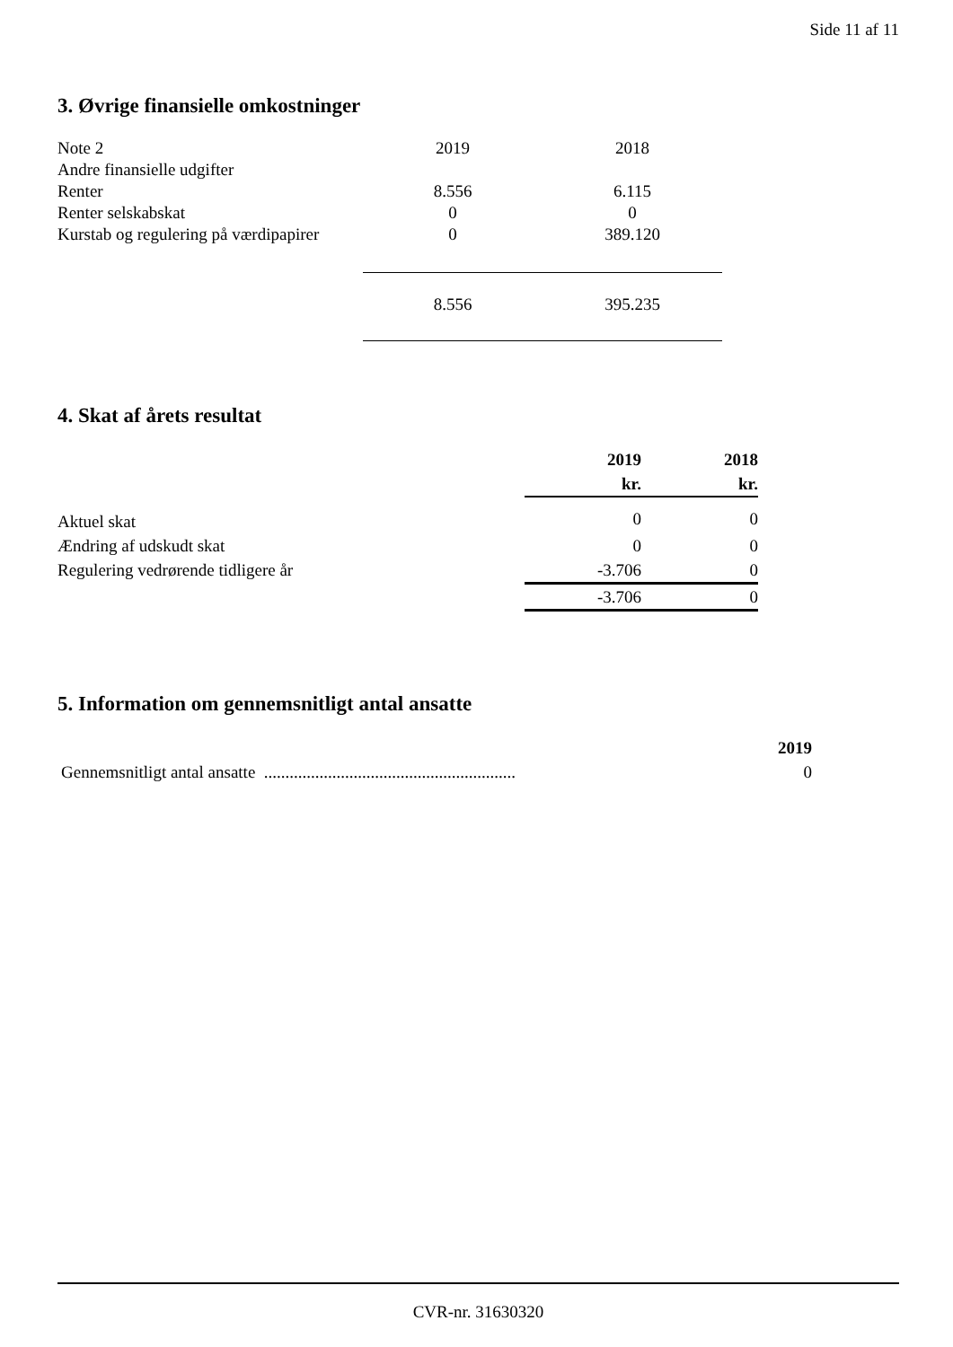Side 11 af 11
3. Øvrige finansielle omkostninger
| Note 2 | 2019 | 2018 |
| Andre finansielle udgifter | | |
| Renter | 8.556 | 6.115 |
| Renter selskabskat | 0 | 0 |
| Kurstab og regulering på værdipapirer | 0 | 389.120 |
| | 8.556 | 395.235 |
4. Skat af årets resultat
| | 2019 kr. | 2018 kr. |
| Aktuel skat | 0 | 0 |
| Ændring af udskudt skat | 0 | 0 |
| Regulering vedrørende tidligere år | -3.706 | 0 |
| | -3.706 | 0 |
5. Information om gennemsnitligt antal ansatte
| | 2019 |
| Gennemsnitligt antal ansatte ........................................................... | 0 |
CVR-nr. 31630320